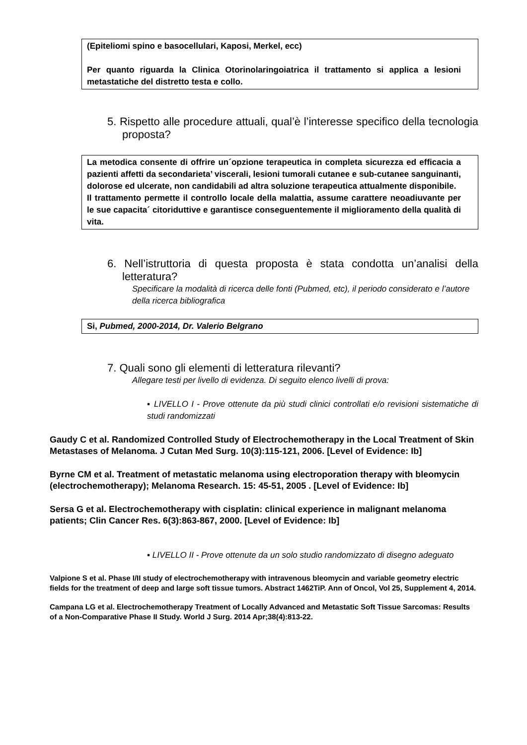(Epiteliomi spino e basocellulari, Kaposi, Merkel, ecc)
Per quanto riguarda la Clinica Otorinolaringoiatrica il trattamento si applica a lesioni metastatiche del distretto testa e collo.
5. Rispetto alle procedure attuali, qual’è l’interesse specifico della tecnologia proposta?
La metodica consente di offrire un´opzione terapeutica in completa sicurezza ed efficacia a pazienti affetti da secondarieta’ viscerali, lesioni tumorali cutanee e sub-cutanee sanguinanti, dolorose ed ulcerate, non candidabili ad altra soluzione terapeutica attualmente disponibile.
Il trattamento permette il controllo locale della malattia, assume carattere neoadiuvante per le sue capacita´ citoriduttive e garantisce conseguentemente il miglioramento della qualità di vita.
6. Nell’istruttoria di questa proposta è stata condotta un’analisi della letteratura?
Specificare la modalità di ricerca delle fonti (Pubmed, etc), il periodo considerato e l’autore della ricerca bibliografica
Si, Pubmed, 2000-2014, Dr. Valerio Belgrano
7. Quali sono gli elementi di letteratura rilevanti?
Allegare testi per livello di evidenza. Di seguito elenco livelli di prova:
▪ LIVELLO I - Prove ottenute da più studi clinici controllati e/o revisioni sistematiche di studi randomizzati
Gaudy C et al. Randomized Controlled Study of Electrochemotherapy in the Local Treatment of Skin Metastases of Melanoma. J Cutan Med Surg. 10(3):115-121, 2006. [Level of Evidence: Ib]
Byrne CM et al. Treatment of metastatic melanoma using electroporation therapy with bleomycin (electrochemotherapy); Melanoma Research. 15: 45-51, 2005 . [Level of Evidence: Ib]
Sersa G et al. Electrochemotherapy with cisplatin: clinical experience in malignant melanoma patients; Clin Cancer Res. 6(3):863-867, 2000. [Level of Evidence: Ib]
▪ LIVELLO II - Prove ottenute da un solo studio randomizzato di disegno adeguato
Valpione S et al. Phase I/II study of electrochemotherapy with intravenous bleomycin and variable geometry electric fields for the treatment of deep and large soft tissue tumors. Abstract 1462TiP. Ann of Oncol, Vol 25, Supplement 4, 2014.
Campana LG et al. Electrochemotherapy Treatment of Locally Advanced and Metastatic Soft Tissue Sarcomas: Results of a Non-Comparative Phase II Study. World J Surg. 2014 Apr;38(4):813-22.